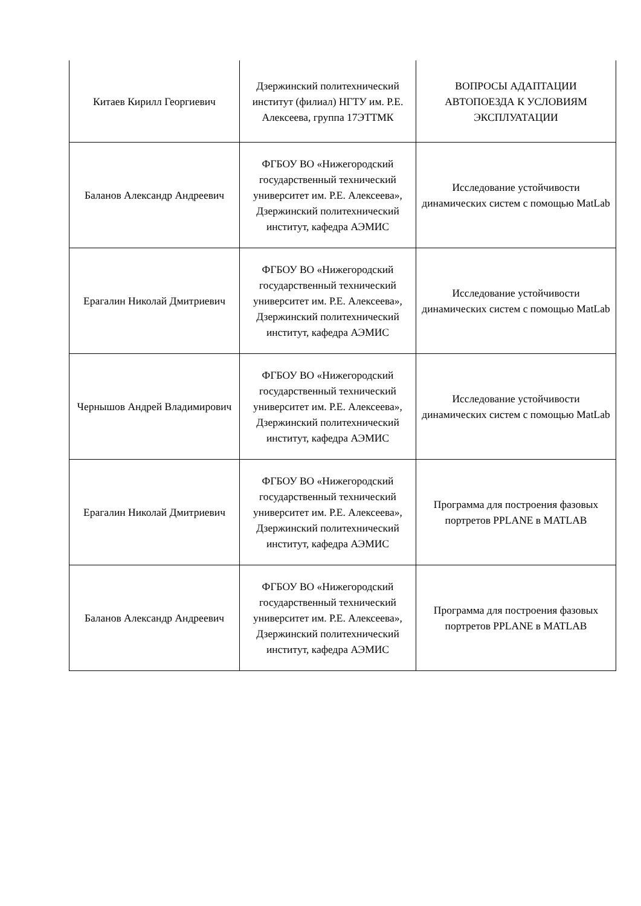| Китаев Кирилл Георгиевич | Дзержинский политехнический институт (филиал) НГТУ им. Р.Е. Алексеева, группа 17ЭТТМК | ВОПРОСЫ АДАПТАЦИИ АВТОПОЕЗДА К УСЛОВИЯМ ЭКСПЛУАТАЦИИ |
| Баланов Александр Андреевич | ФГБОУ ВО «Нижегородский государственный технический университет им. Р.Е. Алексеева», Дзержинский политехнический институт, кафедра АЭМИС | Исследование устойчивости динамических систем с помощью MatLab |
| Ерагалин Николай Дмитриевич | ФГБОУ ВО «Нижегородский государственный технический университет им. Р.Е. Алексеева», Дзержинский политехнический институт, кафедра АЭМИС | Исследование устойчивости динамических систем с помощью MatLab |
| Чернышов Андрей Владимирович | ФГБОУ ВО «Нижегородский государственный технический университет им. Р.Е. Алексеева», Дзержинский политехнический институт, кафедра АЭМИС | Исследование устойчивости динамических систем с помощью MatLab |
| Ерагалин Николай Дмитриевич | ФГБОУ ВО «Нижегородский государственный технический университет им. Р.Е. Алексеева», Дзержинский политехнический институт, кафедра АЭМИС | Программа для построения фазовых портретов PPLANE в MATLAB |
| Баланов Александр Андреевич | ФГБОУ ВО «Нижегородский государственный технический университет им. Р.Е. Алексеева», Дзержинский политехнический институт, кафедра АЭМИС | Программа для построения фазовых портретов PPLANE в MATLAB |